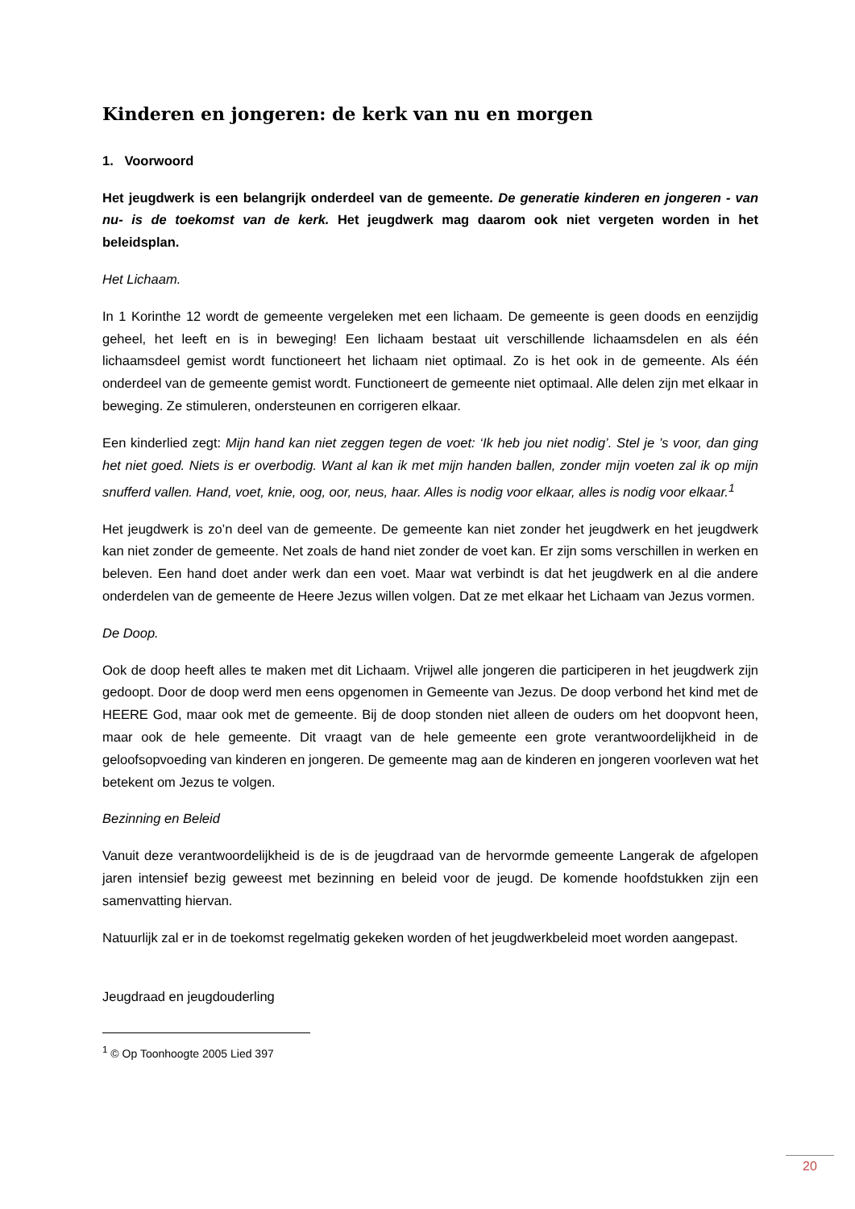Kinderen en jongeren: de kerk van nu en morgen
1. Voorwoord
Het jeugdwerk is een belangrijk onderdeel van de gemeente. De generatie kinderen en jongeren - van nu- is de toekomst van de kerk. Het jeugdwerk mag daarom ook niet vergeten worden in het beleidsplan.
Het Lichaam.
In 1 Korinthe 12 wordt de gemeente vergeleken met een lichaam. De gemeente is geen doods en eenzijdig geheel, het leeft en is in beweging! Een lichaam bestaat uit verschillende lichaamsdelen en als één lichaamsdeel gemist wordt functioneert het lichaam niet optimaal. Zo is het ook in de gemeente. Als één onderdeel van de gemeente gemist wordt. Functioneert de gemeente niet optimaal. Alle delen zijn met elkaar in beweging. Ze stimuleren, ondersteunen en corrigeren elkaar.
Een kinderlied zegt: Mijn hand kan niet zeggen tegen de voet: ‘Ik heb jou niet nodig’. Stel je ’s voor, dan ging het niet goed. Niets is er overbodig. Want al kan ik met mijn handen ballen, zonder mijn voeten zal ik op mijn snufferd vallen. Hand, voet, knie, oog, oor, neus, haar. Alles is nodig voor elkaar, alles is nodig voor elkaar.<sup>1</sup>
Het jeugdwerk is zo’n deel van de gemeente. De gemeente kan niet zonder het jeugdwerk en het jeugdwerk kan niet zonder de gemeente. Net zoals de hand niet zonder de voet kan. Er zijn soms verschillen in werken en beleven. Een hand doet ander werk dan een voet. Maar wat verbindt is dat het jeugdwerk en al die andere onderdelen van de gemeente de Heere Jezus willen volgen. Dat ze met elkaar het Lichaam van Jezus vormen.
De Doop.
Ook de doop heeft alles te maken met dit Lichaam. Vrijwel alle jongeren die participeren in het jeugdwerk zijn gedoopt. Door de doop werd men eens opgenomen in Gemeente van Jezus. De doop verbond het kind met de HEERE God, maar ook met de gemeente. Bij de doop stonden niet alleen de ouders om het doopvont heen, maar ook de hele gemeente. Dit vraagt van de hele gemeente een grote verantwoordelijkheid in de geloofsopvoeding van kinderen en jongeren. De gemeente mag aan de kinderen en jongeren voorleven wat het betekent om Jezus te volgen.
Bezinning en Beleid
Vanuit deze verantwoordelijkheid is de is de jeugdraad van de hervormde gemeente Langerak de afgelopen jaren intensief bezig geweest met bezinning en beleid voor de jeugd. De komende hoofdstukken zijn een samenvatting hiervan.
Natuurlijk zal er in de toekomst regelmatig gekeken worden of het jeugdwerkbeleid moet worden aangepast.
Jeugdraad en jeugdouderling
<sup>1</sup> © Op Toonhoogte 2005 Lied 397
20